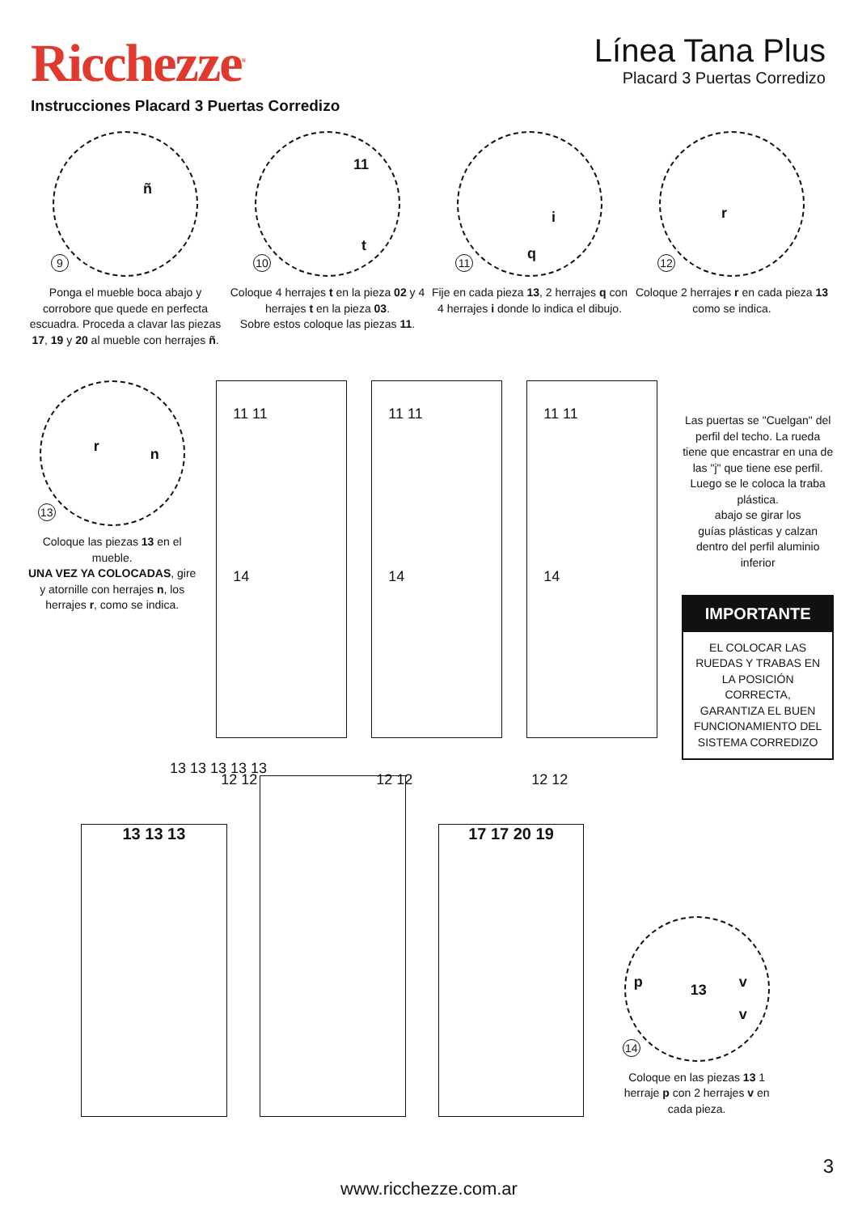Ricchezze<sup>®</sup>
Línea Tana Plus
Placard 3 Puertas Corredizo
Instrucciones Placard 3 Puertas Corredizo
ñ
9
Ponga el mueble boca abajo y corrobore que quede en perfecta escuadra. Proceda a clavar las piezas 17, 19 y 20 al mueble con herrajes ñ.
11
t
10
Coloque 4 herrajes t en la pieza 02 y 4 herrajes t en la pieza 03.
Sobre estos coloque las piezas 11.
i
q
11
Fije en cada pieza 13, 2 herrajes q con 4 herrajes i donde lo indica el dibujo.
r
12
Coloque 2 herrajes r en cada pieza 13 como se indica.
r n
13
Coloque las piezas 13 en el mueble.
UNA VEZ YA COLOCADAS, gire y atornille con herrajes n, los herrajes r, como se indica.
11 11
14
12 12
11 11
14
12 12
11 11
14
12 12
Las puertas se "Cuelgan" del perfil del techo. La rueda tiene que encastrar en una de las "j" que tiene ese perfil. Luego se le coloca la traba plástica.
abajo se girar los
guías plásticas y calzan dentro del perfil aluminio inferior
IMPORTANTE
EL COLOCAR LAS RUEDAS Y TRABAS EN LA POSICIÓN CORRECTA, GARANTIZA EL BUEN FUNCIONAMIENTO DEL SISTEMA CORREDIZO
13 13 13 13 13
13 13 13
17 17 20 19
p 13 v
v
14
Coloque en las piezas 13 1 herraje p con 2 herrajes v en cada pieza.
3
www.ricchezze.com.ar